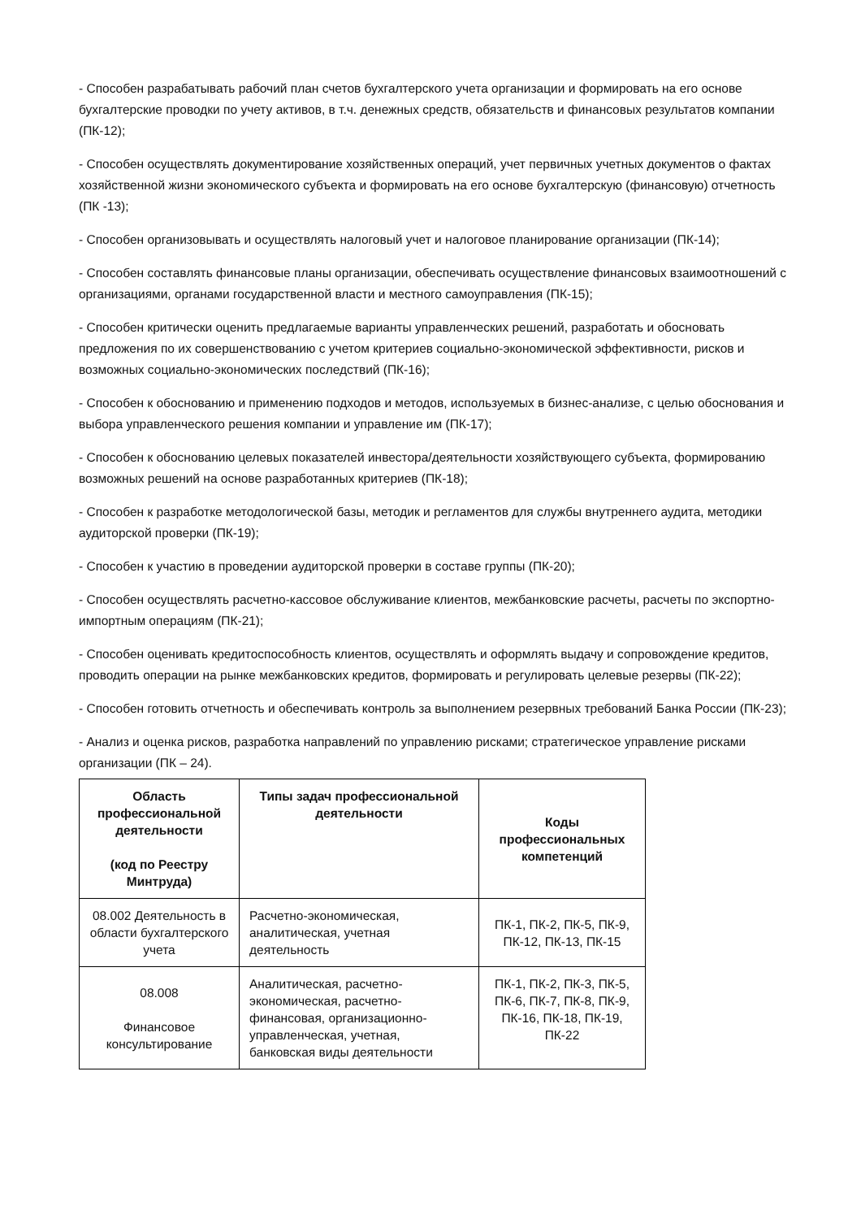- Способен разрабатывать рабочий план счетов бухгалтерского учета организации и формировать на его основе бухгалтерские проводки по учету активов, в т.ч. денежных средств, обязательств и финансовых результатов компании (ПК-12);
- Способен осуществлять документирование хозяйственных операций, учет первичных учетных документов о фактах хозяйственной жизни экономического субъекта и формировать на его основе бухгалтерскую (финансовую) отчетность (ПК -13);
- Способен организовывать и осуществлять налоговый учет и налоговое планирование организации (ПК-14);
- Способен составлять финансовые планы организации, обеспечивать осуществление финансовых взаимоотношений с организациями, органами государственной власти и местного самоуправления (ПК-15);
- Способен критически оценить предлагаемые варианты управленческих решений, разработать и обосновать предложения по их совершенствованию с учетом критериев социально-экономической эффективности, рисков и возможных социально-экономических последствий (ПК-16);
- Способен к обоснованию и применению подходов и методов, используемых в бизнес-анализе, с целью обоснования и выбора управленческого решения компании и управление им (ПК-17);
- Способен к обоснованию целевых показателей инвестора/деятельности хозяйствующего субъекта, формированию возможных решений на основе разработанных критериев (ПК-18);
- Способен к разработке методологической базы, методик и регламентов для службы внутреннего аудита, методики аудиторской проверки (ПК-19);
- Способен к участию в проведении аудиторской проверки в составе группы (ПК-20);
- Способен осуществлять расчетно-кассовое обслуживание клиентов, межбанковские расчеты, расчеты по экспортно-импортным операциям (ПК-21);
- Способен оценивать кредитоспособность клиентов, осуществлять и оформлять выдачу и сопровождение кредитов, проводить операции на рынке межбанковских кредитов, формировать и регулировать целевые резервы (ПК-22);
- Способен готовить отчетность и обеспечивать контроль за выполнением резервных требований Банка России (ПК-23);
- Анализ и оценка рисков, разработка направлений по управлению рисками; стратегическое управление рисками организации (ПК – 24).
| Область профессиональной деятельности (код по Реестру Минтруда) | Типы задач профессиональной деятельности | Коды профессиональных компетенций |
| --- | --- | --- |
| 08.002 Деятельность в области бухгалтерского учета | Расчетно-экономическая, аналитическая, учетная деятельность | ПК-1, ПК-2, ПК-5, ПК-9, ПК-12, ПК-13, ПК-15 |
| 08.008 Финансовое консультирование | Аналитическая, расчетно-экономическая, расчетно-финансовая, организационно-управленческая, учетная, банковская виды деятельности | ПК-1, ПК-2, ПК-3, ПК-5, ПК-6, ПК-7, ПК-8, ПК-9, ПК-16, ПК-18, ПК-19, ПК-22 |